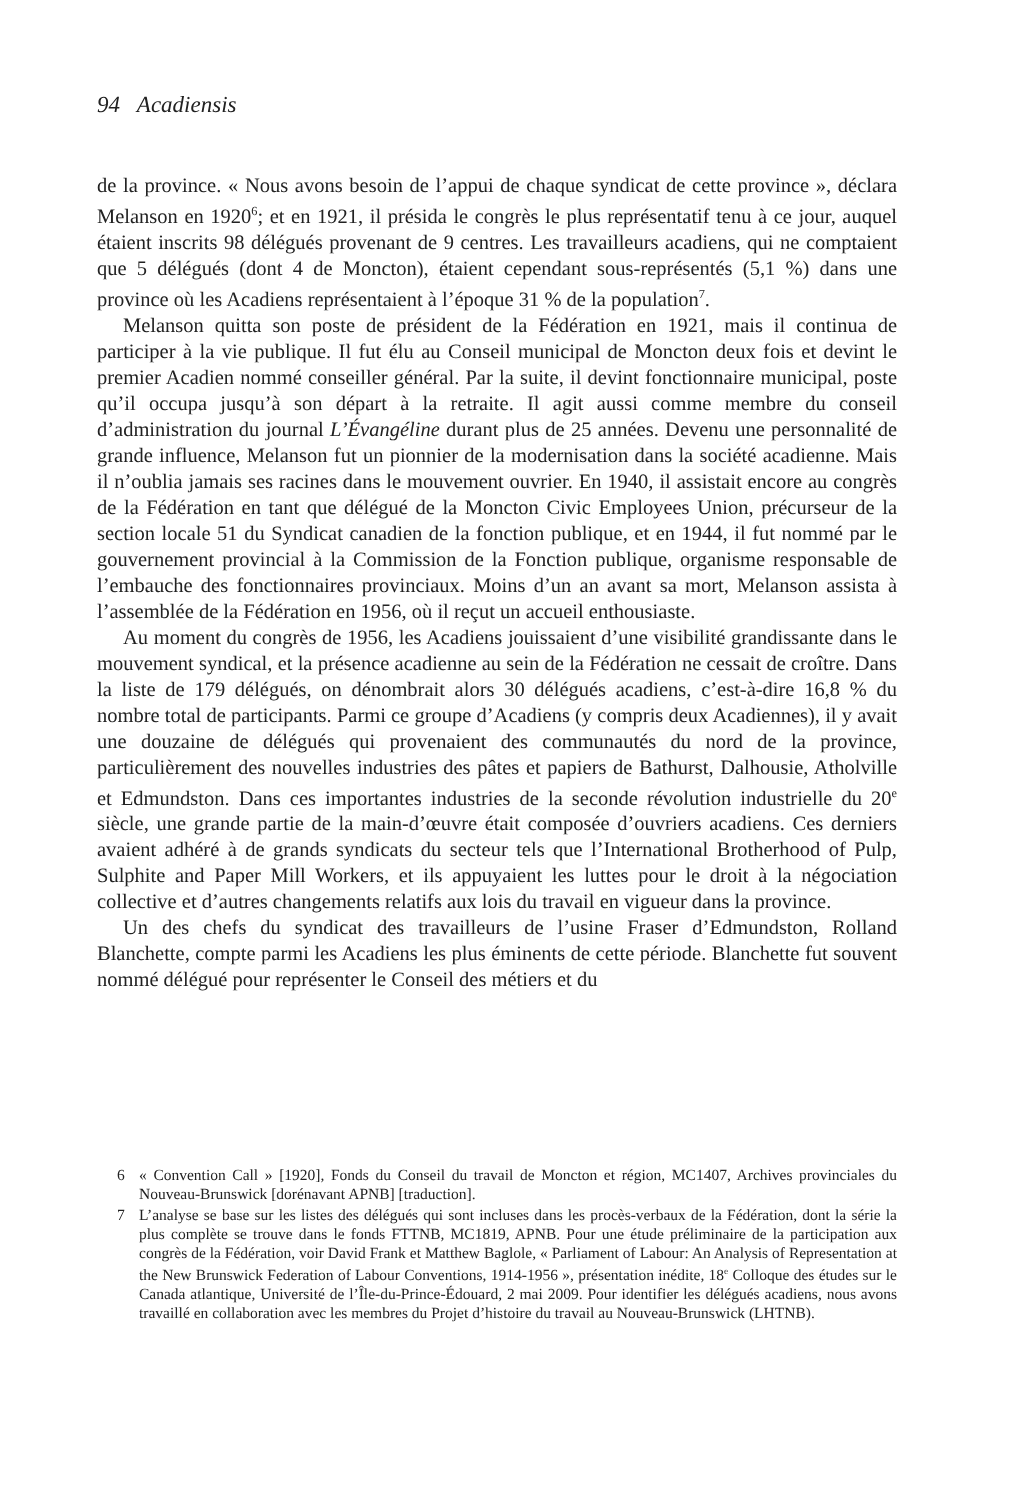94 Acadiensis
de la province. « Nous avons besoin de l’appui de chaque syndicat de cette province », déclara Melanson en 1920<sup>6</sup>; et en 1921, il présida le congrès le plus représentatif tenu à ce jour, auquel étaient inscrits 98 délégués provenant de 9 centres. Les travailleurs acadiens, qui ne comptaient que 5 délégués (dont 4 de Moncton), étaient cependant sous-représentés (5,1 %) dans une province où les Acadiens représentaient à l’époque 31 % de la population<sup>7</sup>.
Melanson quitta son poste de président de la Fédération en 1921, mais il continua de participer à la vie publique. Il fut élu au Conseil municipal de Moncton deux fois et devint le premier Acadien nommé conseiller général. Par la suite, il devint fonctionnaire municipal, poste qu’il occupa jusqu’à son départ à la retraite. Il agit aussi comme membre du conseil d’administration du journal L’Évangéline durant plus de 25 années. Devenu une personnalité de grande influence, Melanson fut un pionnier de la modernisation dans la société acadienne. Mais il n’oublia jamais ses racines dans le mouvement ouvrier. En 1940, il assistait encore au congrès de la Fédération en tant que délégué de la Moncton Civic Employees Union, précurseur de la section locale 51 du Syndicat canadien de la fonction publique, et en 1944, il fut nommé par le gouvernement provincial à la Commission de la Fonction publique, organisme responsable de l’embauche des fonctionnaires provinciaux. Moins d’un an avant sa mort, Melanson assista à l’assemblée de la Fédération en 1956, où il reçut un accueil enthousiaste.
Au moment du congrès de 1956, les Acadiens jouissaient d’une visibilité grandissante dans le mouvement syndical, et la présence acadienne au sein de la Fédération ne cessait de croître. Dans la liste de 179 délégués, on dénombrait alors 30 délégués acadiens, c’est-à-dire 16,8 % du nombre total de participants. Parmi ce groupe d’Acadiens (y compris deux Acadiennes), il y avait une douzaine de délégués qui provenaient des communautés du nord de la province, particulièrement des nouvelles industries des pâtes et papiers de Bathurst, Dalhousie, Atholville et Edmundston. Dans ces importantes industries de la seconde révolution industrielle du 20<sup>e</sup> siècle, une grande partie de la main-d’œuvre était composée d’ouvriers acadiens. Ces derniers avaient adhéré à de grands syndicats du secteur tels que l’International Brotherhood of Pulp, Sulphite and Paper Mill Workers, et ils appuyaient les luttes pour le droit à la négociation collective et d’autres changements relatifs aux lois du travail en vigueur dans la province.
Un des chefs du syndicat des travailleurs de l’usine Fraser d’Edmundston, Rolland Blanchette, compte parmi les Acadiens les plus éminents de cette période. Blanchette fut souvent nommé délégué pour représenter le Conseil des métiers et du
6 « Convention Call » [1920], Fonds du Conseil du travail de Moncton et région, MC1407, Archives provinciales du Nouveau-Brunswick [dorénavant APNB] [traduction].
7 L’analyse se base sur les listes des délégués qui sont incluses dans les procès-verbaux de la Fédération, dont la série la plus complète se trouve dans le fonds FTTNB, MC1819, APNB. Pour une étude préliminaire de la participation aux congrès de la Fédération, voir David Frank et Matthew Baglole, « Parliament of Labour: An Analysis of Representation at the New Brunswick Federation of Labour Conventions, 1914-1956 », présentation inédite, 18<sup>e</sup> Colloque des études sur le Canada atlantique, Université de l’Île-du-Prince-Édouard, 2 mai 2009. Pour identifier les délégués acadiens, nous avons travaillé en collaboration avec les membres du Projet d’histoire du travail au Nouveau-Brunswick (LHTNB).